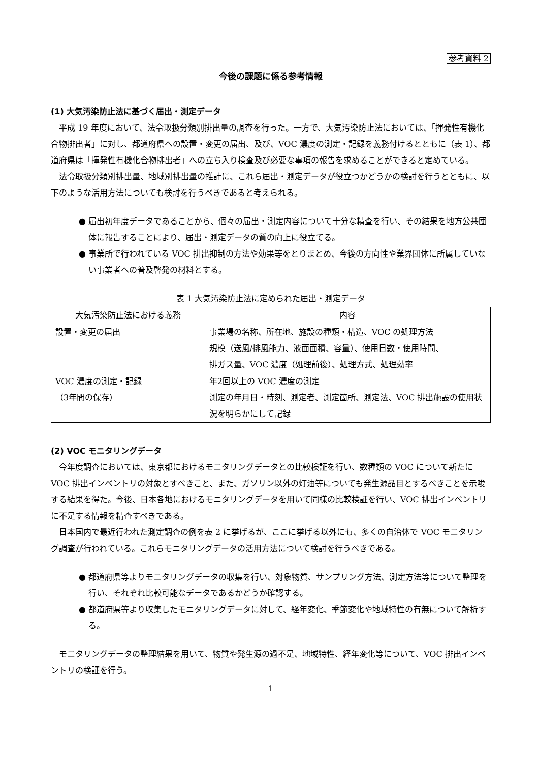参考資料 2
今後の課題に係る参考情報
(1) 大気汚染防止法に基づく届出・測定データ
平成 19 年度において、法令取扱分類別排出量の調査を行った。一方で、大気汚染防止法においては、「揮発性有機化合物排出者」に対し、都道府県への設置・変更の届出、及び、VOC 濃度の測定・記録を義務付けるとともに（表 1）、都道府県は「揮発性有機化合物排出者」への立ち入り検査及び必要な事項の報告を求めることができると定めている。
法令取扱分類別排出量、地域別排出量の推計に、これら届出・測定データが役立つかどうかの検討を行うとともに、以下のような活用方法についても検討を行うべきであると考えられる。
● 届出初年度データであることから、個々の届出・測定内容について十分な精査を行い、その結果を地方公共団体に報告することにより、届出・測定データの質の向上に役立てる。
● 事業所で行われている VOC 排出抑制の方法や効果等をとりまとめ、今後の方向性や業界団体に所属していない事業者への普及啓発の材料とする。
表 1 大気汚染防止法に定められた届出・測定データ
| 大気汚染防止法における義務 | 内容 |
| --- | --- |
| 設置・変更の届出 | 事業場の名称、所在地、施設の種類・構造、VOC の処理方法 規模（送風/排風能力、液面面積、容量）、使用日数・使用時間、 排ガス量、VOC 濃度（処理前後）、処理方式、処理効率 |
| VOC 濃度の測定・記録 （3年間の保存） | 年2回以上の VOC 濃度の測定 測定の年月日・時刻、測定者、測定箇所、測定法、VOC 排出施設の使用状況を明らかにして記録 |
(2) VOC モニタリングデータ
今年度調査においては、東京都におけるモニタリングデータとの比較検証を行い、数種類の VOC について新たに VOC 排出インベントリの対象とすべきこと、また、ガソリン以外の灯油等についても発生源品目とするべきことを示唆する結果を得た。今後、日本各地におけるモニタリングデータを用いて同様の比較検証を行い、VOC 排出インベントリに不足する情報を精査すべきである。
日本国内で最近行われた測定調査の例を表 2 に挙げるが、ここに挙げる以外にも、多くの自治体で VOC モニタリング調査が行われている。これらモニタリングデータの活用方法について検討を行うべきである。
● 都道府県等よりモニタリングデータの収集を行い、対象物質、サンプリング方法、測定方法等について整理を行い、それぞれ比較可能なデータであるかどうか確認する。
● 都道府県等より収集したモニタリングデータに対して、経年変化、季節変化や地域特性の有無について解析する。
モニタリングデータの整理結果を用いて、物質や発生源の過不足、地域特性、経年変化等について、VOC 排出インベントリの検証を行う。
1